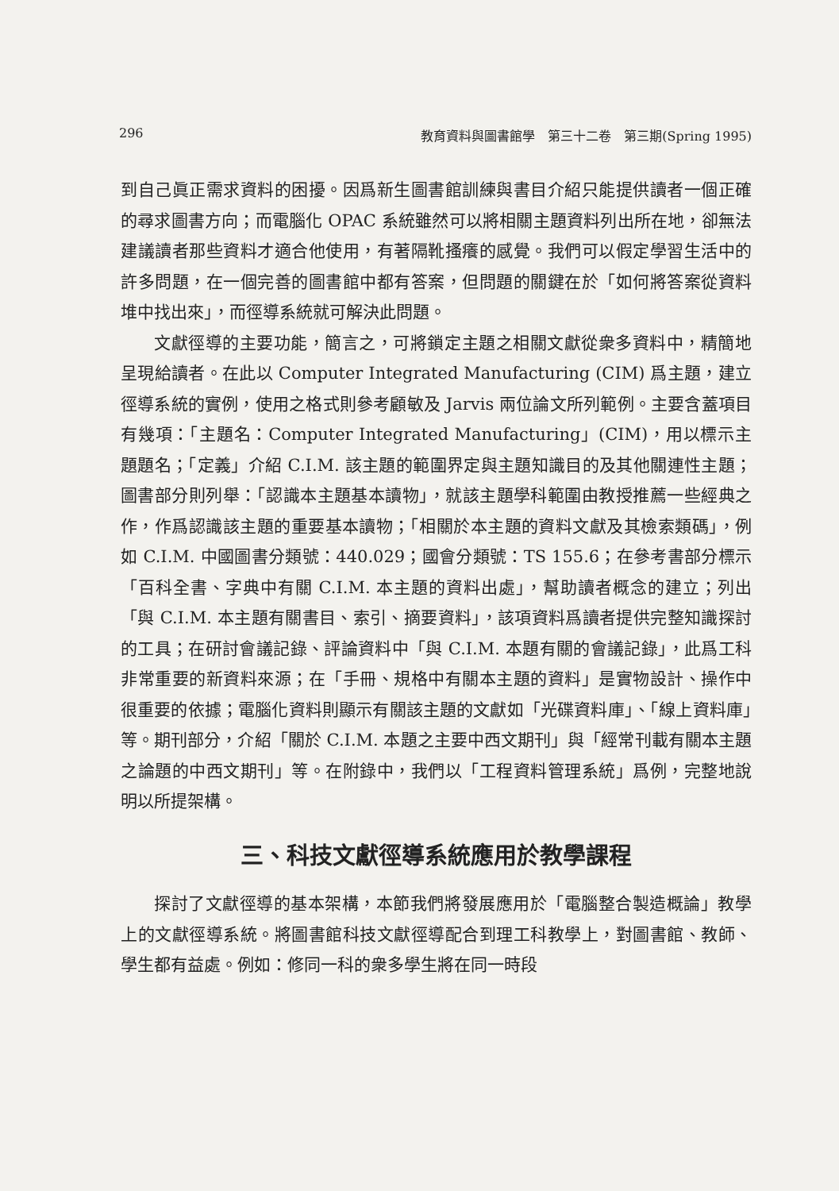296 教育資料與圖書館學　第三十二卷　第三期(Spring 1995)
到自己眞正需求資料的困擾。因爲新生圖書館訓練與書目介紹只能提供讀者一個正確的尋求圖書方向；而電腦化 OPAC 系統雖然可以將相關主題資料列出所在地，卻無法建議讀者那些資料才適合他使用，有著隔靴搔癢的感覺。我們可以假定學習生活中的許多問題，在一個完善的圖書館中都有答案，但問題的關鍵在於「如何將答案從資料堆中找出來」，而徑導系統就可解決此問題。
文獻徑導的主要功能，簡言之，可將鎖定主題之相關文獻從衆多資料中，精簡地呈現給讀者。在此以 Computer Integrated Manufacturing (CIM) 爲主題，建立徑導系統的實例，使用之格式則參考顧敏及 Jarvis 兩位論文所列範例。主要含蓋項目有幾項：「主題名：Computer Integrated Manufacturing」(CIM)，用以標示主題題名；「定義」介紹 C.I.M. 該主題的範圍界定與主題知識目的及其他關連性主題；圖書部分則列舉：「認識本主題基本讀物」，就該主題學科範圍由教授推薦一些經典之作，作爲認識該主題的重要基本讀物；「相關於本主題的資料文獻及其檢索類碼」，例如 C.I.M. 中國圖書分類號：440.029；國會分類號：TS 155.6；在參考書部分標示「百科全書、字典中有關 C.I.M. 本主題的資料出處」，幫助讀者概念的建立；列出「與 C.I.M. 本主題有關書目、索引、摘要資料」，該項資料爲讀者提供完整知識探討的工具；在研討會議記錄、評論資料中「與 C.I.M. 本題有關的會議記錄」，此爲工科非常重要的新資料來源；在「手冊、規格中有關本主題的資料」是實物設計、操作中很重要的依據；電腦化資料則顯示有關該主題的文獻如「光碟資料庫」、「線上資料庫」等。期刊部分，介紹「關於 C.I.M. 本題之主要中西文期刊」與「經常刊載有關本主題之論題的中西文期刊」等。在附錄中，我們以「工程資料管理系統」爲例，完整地說明以所提架構。
三、科技文獻徑導系統應用於教學課程
探討了文獻徑導的基本架構，本節我們將發展應用於「電腦整合製造概論」教學上的文獻徑導系統。將圖書館科技文獻徑導配合到理工科教學上，對圖書館、教師、學生都有益處。例如：修同一科的衆多學生將在同一時段